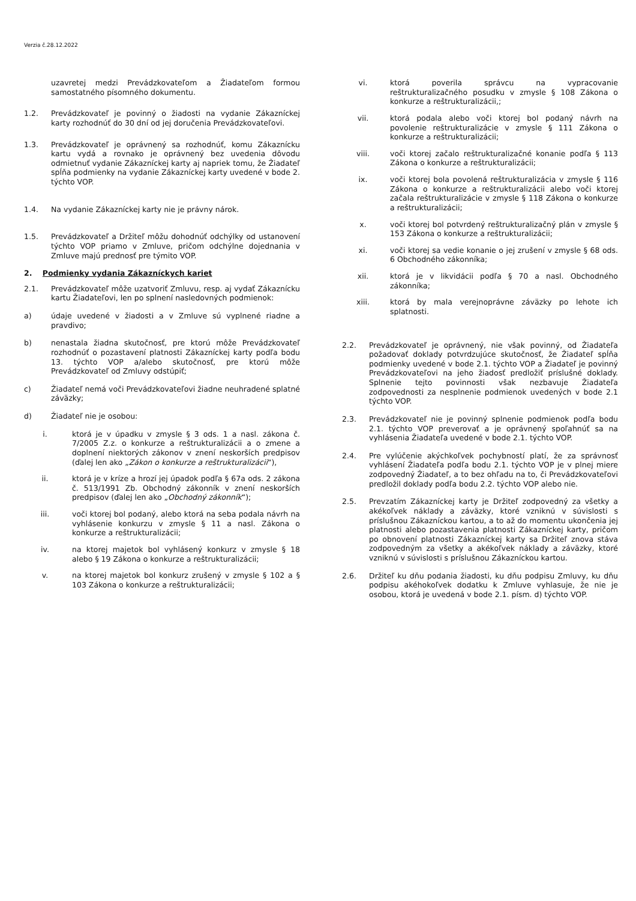Verzia č.28.12.2022
uzavretej medzi Prevádzkovateľom a Žiadateľom formou samostatného písomného dokumentu.
1.2. Prevádzkovateľ je povinný o žiadosti na vydanie Zákazníckej karty rozhodnúť do 30 dní od jej doručenia Prevádzkovateľovi.
1.3. Prevádzkovateľ je oprávnený sa rozhodnúť, komu Zákaznícku kartu vydá a rovnako je oprávnený bez uvedenia dôvodu odmietnuť vydanie Zákazníckej karty aj napriek tomu, že Žiadateľ spĺňa podmienky na vydanie Zákazníckej karty uvedené v bode 2. týchto VOP.
1.4. Na vydanie Zákazníckej karty nie je právny nárok.
1.5. Prevádzkovateľ a Držiteľ môžu dohodnúť odchýlky od ustanovení týchto VOP priamo v Zmluve, pričom odchýlne dojednania v Zmluve majú prednosť pre týmito VOP.
2. Podmienky vydania Zákazníckych kariet
2.1. Prevádzkovateľ môže uzatvoriť Zmluvu, resp. aj vydať Zákaznícku kartu Žiadateľovi, len po splnení nasledovných podmienok:
a) údaje uvedené v žiadosti a v Zmluve sú vyplnené riadne a pravdivo;
b) nenastala žiadna skutočnosť, pre ktorú môže Prevádzkovateľ rozhodnúť o pozastavení platnosti Zákazníckej karty podľa bodu 13. týchto VOP a/alebo skutočnosť, pre ktorú môže Prevádzkovateľ od Zmluvy odstúpiť;
c) Žiadateľ nemá voči Prevádzkovateľovi žiadne neuhradené splatné záväzky;
d) Žiadateľ nie je osobou:
i. ktorá je v úpadku v zmysle § 3 ods. 1 a nasl. zákona č. 7/2005 Z.z. o konkurze a reštrukturalizácii a o zmene a doplnení niektorých zákonov v znení neskorších predpisov (ďalej len ako „Zákon o konkurze a reštrukturalizácii“),
ii. ktorá je v kríze a hrozí jej úpadok podľa § 67a ods. 2 zákona č. 513/1991 Zb. Obchodný zákonník v znení neskorších predpisov (ďalej len ako „Obchodný zákonník“);
iii. voči ktorej bol podaný, alebo ktorá na seba podala návrh na vyhlásenie konkurzu v zmysle § 11 a nasl. Zákona o konkurze a reštrukturalizácii;
iv. na ktorej majetok bol vyhlásený konkurz v zmysle § 18 alebo § 19 Zákona o konkurze a reštrukturalizácii;
v. na ktorej majetok bol konkurz zrušený v zmysle § 102 a § 103 Zákona o konkurze a reštrukturalizácii;
vi. ktorá poverila správcu na vypracovanie reštrukturalizačného posudku v zmysle § 108 Zákona o konkurze a reštrukturalizácii,;
vii. ktorá podala alebo voči ktorej bol podaný návrh na povolenie reštrukturalizácie v zmysle § 111 Zákona o konkurze a reštrukturalizácii;
viii. voči ktorej začalo reštrukturalizačné konanie podľa § 113 Zákona o konkurze a reštrukturalizácii;
ix. voči ktorej bola povolená reštrukturalizácia v zmysle § 116 Zákona o konkurze a reštrukturalizácii alebo voči ktorej začala reštrukturalizácie v zmysle § 118 Zákona o konkurze a reštrukturalizácii;
x. voči ktorej bol potvrdený reštrukturalizačný plán v zmysle § 153 Zákona o konkurze a reštrukturalizácii;
xi. voči ktorej sa vedie konanie o jej zrušení v zmysle § 68 ods. 6 Obchodného zákonníka;
xii. ktorá je v likvidácii podľa § 70 a nasl. Obchodného zákonníka;
xiii. ktorá by mala verejnoprávne záväzky po lehote ich splatnosti.
2.2. Prevádzkovateľ je oprávnený, nie však povinný, od Žiadateľa požadovať doklady potvrdzujúce skutočnosť, že Žiadateľ spĺňa podmienky uvedené v bode 2.1. týchto VOP a Žiadateľ je povinný Prevádzkovateľovi na jeho žiadosť predložiť príslušné doklady. Splnenie tejto povinnosti však nezbavuje Žiadateľa zodpovednosti za nesplnenie podmienok uvedených v bode 2.1 týchto VOP.
2.3. Prevádzkovateľ nie je povinný splnenie podmienok podľa bodu 2.1. týchto VOP preverovať a je oprávnený spoľahnúť sa na vyhlásenia Žiadateľa uvedené v bode 2.1. týchto VOP.
2.4. Pre vylúčenie akýchkoľvek pochybností platí, že za správnosť vyhlásení Žiadateľa podľa bodu 2.1. týchto VOP je v plnej miere zodpovedný Žiadateľ, a to bez ohľadu na to, či Prevádzkovateľovi predložil doklady podľa bodu 2.2. týchto VOP alebo nie.
2.5. Prevzatím Zákazníckej karty je Držiteľ zodpovedný za všetky a akékoľvek náklady a záväzky, ktoré vzniknú v súvislosti s príslušnou Zákazníckou kartou, a to až do momentu ukončenia jej platnosti alebo pozastavenia platnosti Zákazníckej karty, pričom po obnovení platnosti Zákazníckej karty sa Držiteľ znova stáva zodpovedným za všetky a akékoľvek náklady a záväzky, ktoré vzniknú v súvislosti s príslušnou Zákazníckou kartou.
2.6. Držiteľ ku dňu podania žiadosti, ku dňu podpisu Zmluvy, ku dňu podpisu akéhokoľvek dodatku k Zmluve vyhlasuje, že nie je osobou, ktorá je uvedená v bode 2.1. písm. d) týchto VOP.